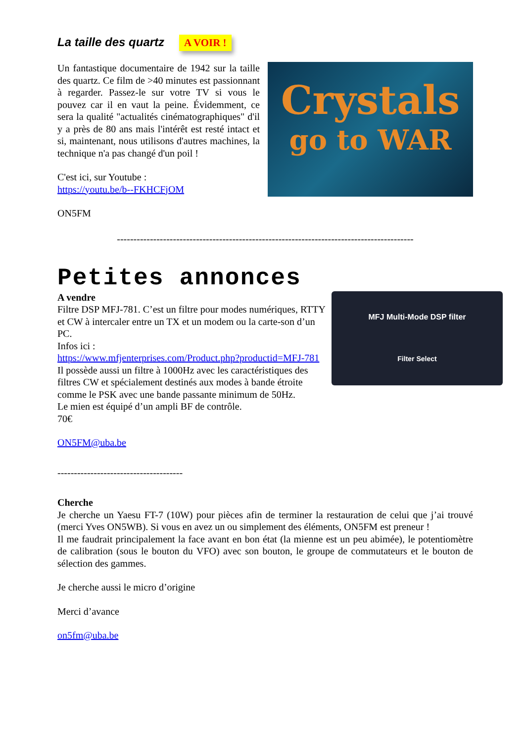La taille des quartz
A VOIR !
Un fantastique documentaire de 1942 sur la taille des quartz. Ce film de >40 minutes est passionnant à regarder. Passez-le sur votre TV si vous le pouvez car il en vaut la peine. Évidemment, ce sera la qualité "actualités cinématographiques" d'il y a près de 80 ans mais l'intérêt est resté intact et si, maintenant, nous utilisons d'autres machines, la technique n'a pas changé d'un poil !
C'est ici, sur Youtube :
https://youtu.be/b--FKHCFjOM
ON5FM
Crystals
go to WAR
------------------------------------------------------------------------------------------
Petites annonces
MFJ Multi-Mode DSP filter
Filter Select
A vendre
Filtre DSP MFJ-781. C’est un filtre pour modes numériques, RTTY et CW à intercaler entre un TX et un modem ou la carte-son d’un PC.
Infos ici :
https://www.mfjenterprises.com/Product.php?productid=MFJ-781
Il possède aussi un filtre à 1000Hz avec les caractéristiques des filtres CW et spécialement destinés aux modes à bande étroite comme le PSK avec une bande passante minimum de 50Hz.
Le mien est équipé d’un ampli BF de contrôle.
70€
ON5FM@uba.be
--------------------------------------
Cherche
Je cherche un Yaesu FT-7 (10W) pour pièces afin de terminer la restauration de celui que j’ai trouvé (merci Yves ON5WB). Si vous en avez un ou simplement des éléments, ON5FM est preneur !
Il me faudrait principalement la face avant en bon état (la mienne est un peu abimée), le potentiomètre de calibration (sous le bouton du VFO) avec son bouton, le groupe de commutateurs et le bouton de sélection des gammes.
Je cherche aussi le micro d’origine
Merci d’avance
on5fm@uba.be